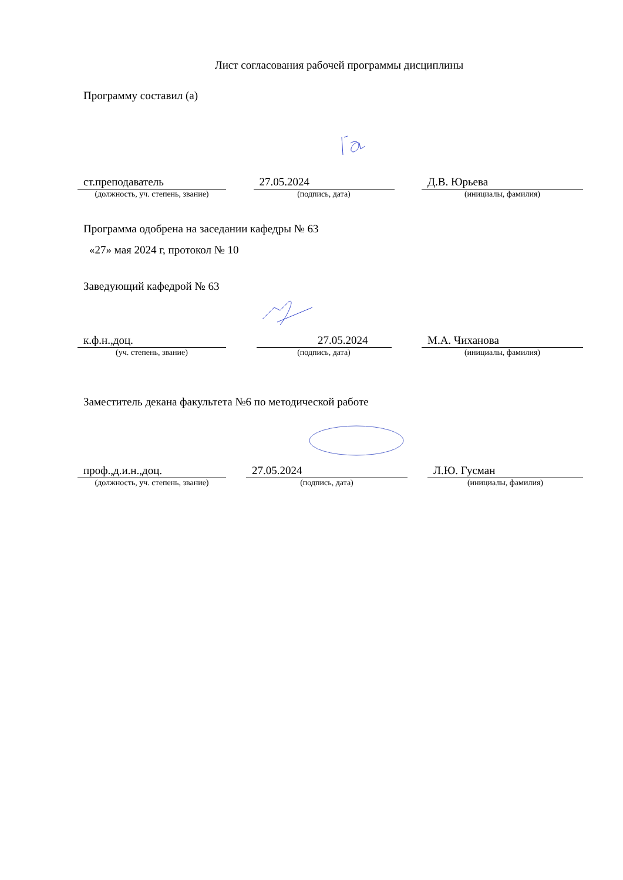Лист согласования рабочей программы дисциплины
Программу составил (а)
ст.преподаватель 27.05.2024 Д.В. Юрьева
(должность, уч. степень, звание)
(подпись, дата) (инициалы, фамилия)
Программа одобрена на заседании кафедры № 63
«27» мая 2024 г, протокол № 10
Заведующий кафедрой № 63
к.ф.н.,доц. 27.05.2024 М.А. Чиханова
(уч. степень, звание) (подпись, дата) (инициалы, фамилия)
Заместитель декана факультета №6 по методической работе
проф.,д.и.н.,доц. 27.05.2024 Л.Ю. Гусман
(должность, уч. степень, звание)
(подпись, дата) (инициалы, фамилия)